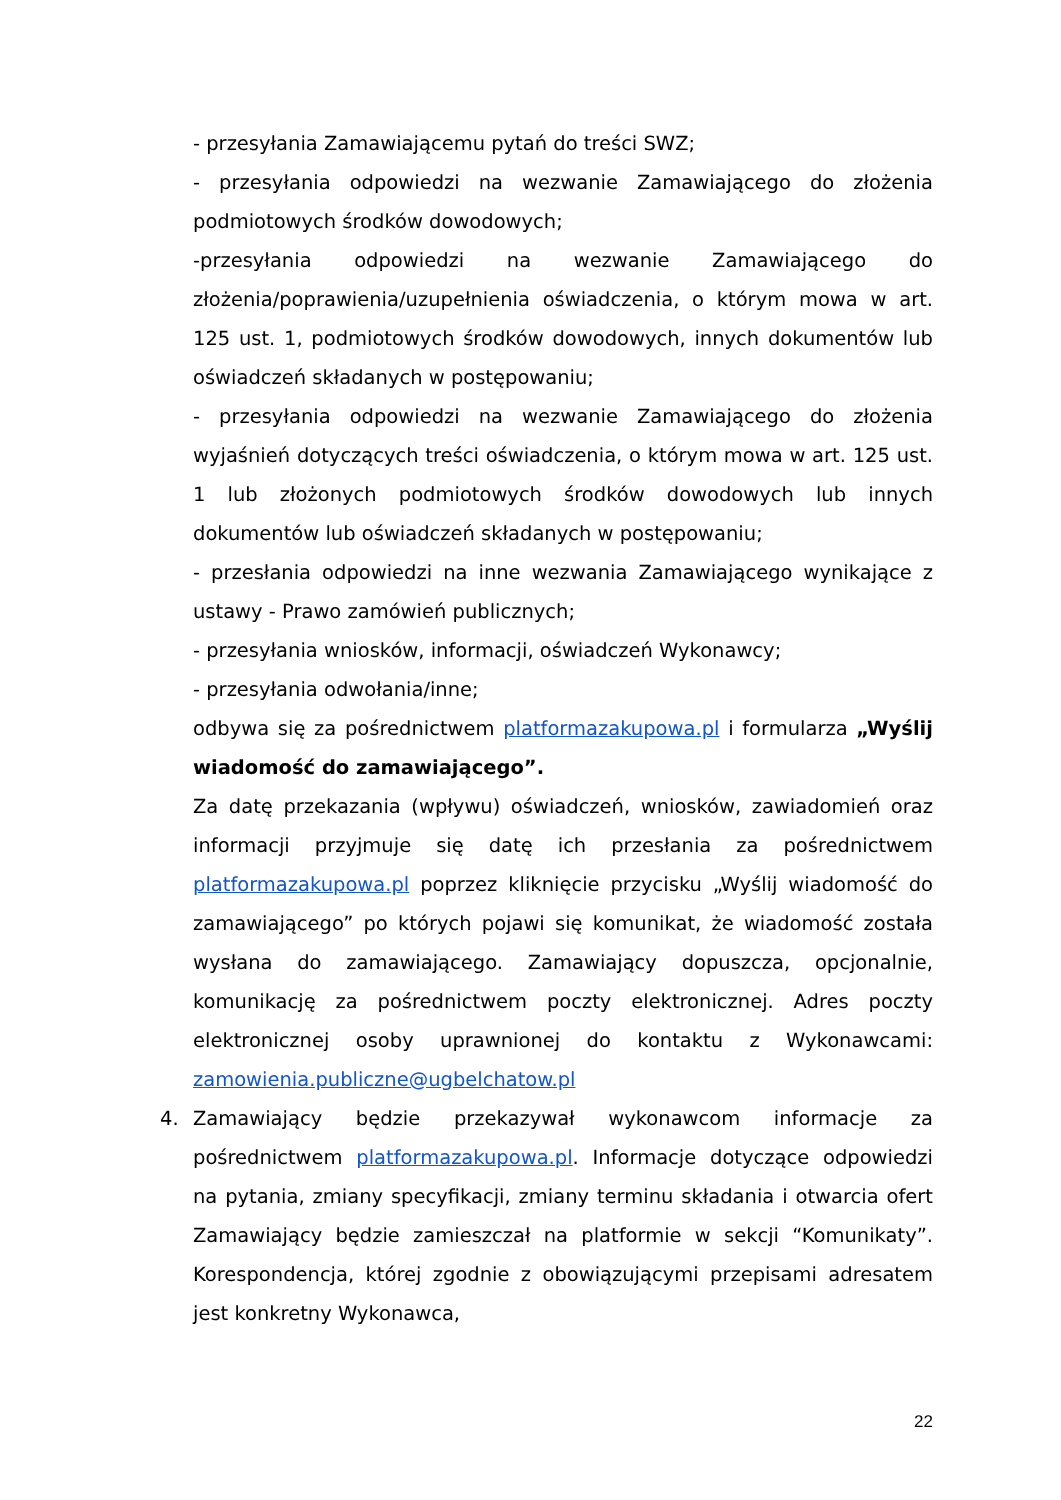- przesyłania Zamawiającemu pytań do treści SWZ;
- przesyłania odpowiedzi na wezwanie Zamawiającego do złożenia podmiotowych środków dowodowych;
-przesyłania odpowiedzi na wezwanie Zamawiającego do złożenia/poprawienia/uzupełnienia oświadczenia, o którym mowa w art. 125 ust. 1, podmiotowych środków dowodowych, innych dokumentów lub oświadczeń składanych w postępowaniu;
- przesyłania odpowiedzi na wezwanie Zamawiającego do złożenia wyjaśnień dotyczących treści oświadczenia, o którym mowa w art. 125 ust. 1 lub złożonych podmiotowych środków dowodowych lub innych dokumentów lub oświadczeń składanych w postępowaniu;
- przesłania odpowiedzi na inne wezwania Zamawiającego wynikające z ustawy - Prawo zamówień publicznych;
- przesyłania wniosków, informacji, oświadczeń Wykonawcy;
- przesyłania odwołania/inne;
odbywa się za pośrednictwem platformazakupowa.pl i formularza „Wyślij wiadomość do zamawiającego”.
Za datę przekazania (wpływu) oświadczeń, wniosków, zawiadomień oraz informacji przyjmuje się datę ich przesłania za pośrednictwem platformazakupowa.pl poprzez kliknięcie przycisku „Wyślij wiadomość do zamawiającego” po których pojawi się komunikat, że wiadomość została wysłana do zamawiającego. Zamawiający dopuszcza, opcjonalnie, komunikację za pośrednictwem poczty elektronicznej. Adres poczty elektronicznej osoby uprawnionej do kontaktu z Wykonawcami: zamowienia.publiczne@ugbelchatow.pl
4. Zamawiający będzie przekazywał wykonawcom informacje za pośrednictwem platformazakupowa.pl. Informacje dotyczące odpowiedzi na pytania, zmiany specyfikacji, zmiany terminu składania i otwarcia ofert Zamawiający będzie zamieszczał na platformie w sekcji “Komunikaty”. Korespondencja, której zgodnie z obowiązującymi przepisami adresatem jest konkretny Wykonawca,
22